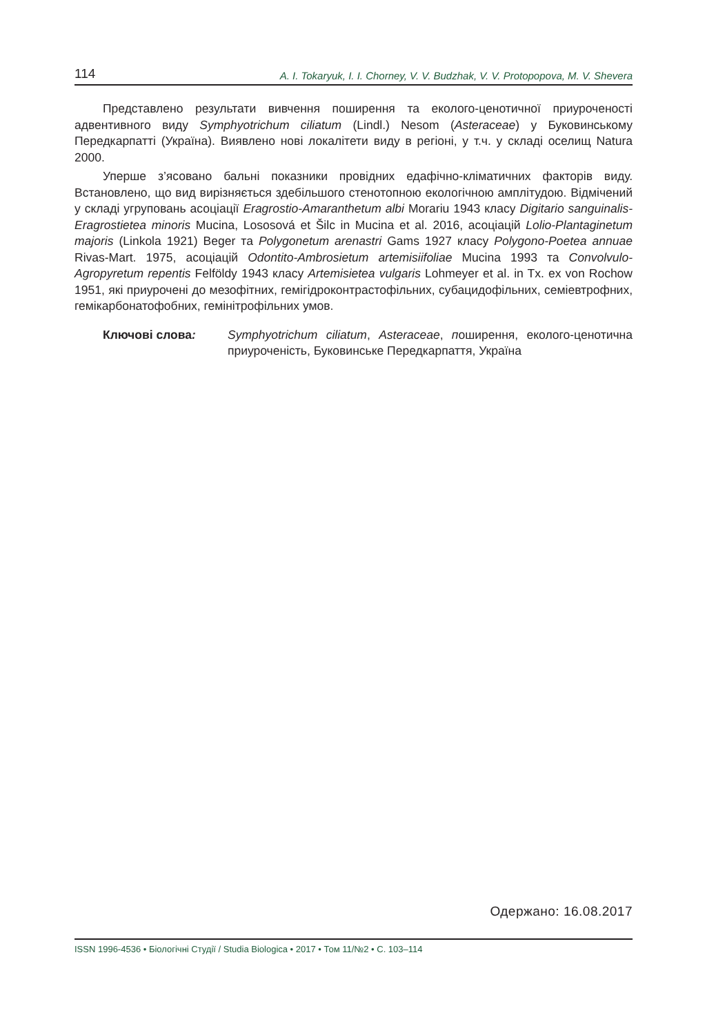114 A. I. Tokaryuk, I. I. Chorney, V. V. Budzhak, V. V. Protopopova, M. V. Shevera
Представлено результати вивчення поширення та еколого-ценотичної приуроченості адвентивного виду Symphyotrichum ciliatum (Lindl.) Nesom (Asteraceae) у Буковинському Передкарпатті (Україна). Виявлено нові локалітети виду в регіоні, у т.ч. у складі оселищ Natura 2000.
Уперше з’ясовано бальні показники провідних едафічно-кліматичних факторів виду. Встановлено, що вид вирізняється здебільшого стенотопною екологічною амплітудою. Відмічений у складі угруповань асоціації Eragrostio-Amaranthetum albi Morariu 1943 класу Digitario sanguinalis-Eragrostietea minoris Mucina, Lososová et Šilc in Mucina et al. 2016, асоціацій Lolio-Plantaginetum majoris (Linkola 1921) Beger та Polygonetum arenastri Gams 1927 класу Polygono-Poetea annuae Rivas-Mart. 1975, асоціацій Odontito-Ambrosietum artemisiifoliae Mucina 1993 та Convolvulo-Agropyretum repentis Felföldy 1943 класу Artemisietea vulgaris Lohmeyer et al. in Tx. ex von Rochow 1951, які приурочені до мезофітних, гемігідроконтрастофільних, субацидофільних, семіевтрофних, гемікарбонатофобних, гемінітрофільних умов.
Ключові слова: Symphyotrichum ciliatum, Asteraceae, поширення, еколого-ценотична приуроченість, Буковинське Передкарпаття, Україна
Одержано: 16.08.2017
ISSN 1996-4536 • Біологічні Студії / Studia Biologica • 2017 • Том 11/№2 • С. 103–114